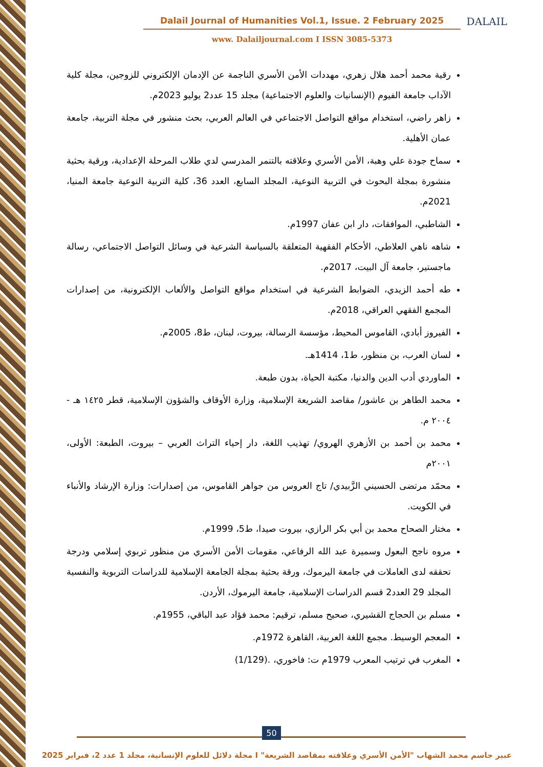DALAIL
Dalail Journal of Humanities Vol.1, Issue. 2 February 2025
www. Dalailjournal.com I ISSN 3085-5373
رقية محمد أحمد هلال زهري، مهددات الأمن الأسري الناجمة عن الإدمان الإلكتروني للزوجين، مجلة كلية الآداب جامعة الفيوم (الإنسانيات والعلوم الاجتماعية) مجلد 15 عدد2 يوليو 2023م.
زاهر راضي، استخدام مواقع التواصل الاجتماعي في العالم العربي، بحث منشور في مجلة التربية، جامعة عمان الأهلية.
سماح جودة علي وهبة، الأمن الأسري وعلاقته بالتنمر المدرسي لدي طلاب المرحلة الإعدادية، ورقية بحثية منشورة بمجلة البحوث في التربية النوعية، المجلد السابع، العدد 36، كلية التربية النوعية جامعة المنيا، 2021م.
الشاطبي، الموافقات، دار ابن عفان 1997م.
شاهه ناهي العلاطي، الأحكام الفقهية المتعلقة بالسياسة الشرعية في وسائل التواصل الاجتماعي، رسالة ماجستير، جامعة آل البيت، 2017م.
طه أحمد الزيدي، الضوابط الشرعية في استخدام مواقع التواصل والألعاب الإلكترونية، من إصدارات المجمع الفقهي العراقي، 2018م.
الفيروز أبادي، القاموس المحيط، مؤسسة الرسالة، بيروت، لبنان، ط8، 2005م.
لسان العرب، بن منظور، ط1، 1414هـ.
الماوردي أدب الدين والدنيا، مكتبة الحياة، بدون طبعة.
محمد الطاهر بن عاشور/ مقاصد الشريعة الإسلامية، وزارة الأوقاف والشؤون الإسلامية، قطر ١٤٢٥ هـ - ٢٠٠٤ م.
محمد بن أحمد بن الأزهري الهروي/ تهذيب اللغة، دار إحياء التراث العربي – بيروت، الطبعة: الأولى، ٢٠٠١م
محمّد مرتضى الحسيني الزَّبيدي/ تاج العروس من جواهر القاموس، من إصدارات: وزارة الإرشاد والأنباء في الكويت.
مختار الصحاح محمد بن أبي بكر الرازي، بيروت صيدا، ط5، 1999م.
مروه ناجح البعول وسميرة عبد الله الرفاعي، مقومات الأمن الأسري من منظور تربوي إسلامي ودرجة تحققه لدى العاملات في جامعة اليرموك، ورقة بحثية بمجلة الجامعة الإسلامية للدراسات التربوية والنفسية المجلد 29 العدد2 قسم الدراسات الإسلامية، جامعة اليرموك، الأردن.
مسلم بن الحجاج القشيري، صحيح مسلم، ترقيم: محمد فؤاد عبد الباقي، 1955م.
المعجم الوسيط. مجمع اللغة العربية، القاهرة 1972م.
المغرب في ترتيب المعرب 1979م ت: فاخوري، .(1/129)
50
عبير جاسم محمد الشهاب "الأمن الأسري وعلاقته بمقاصد الشريعة" I مجلة دلائل للعلوم الإنسانية، مجلد 1 عدد 2، فبراير 2025